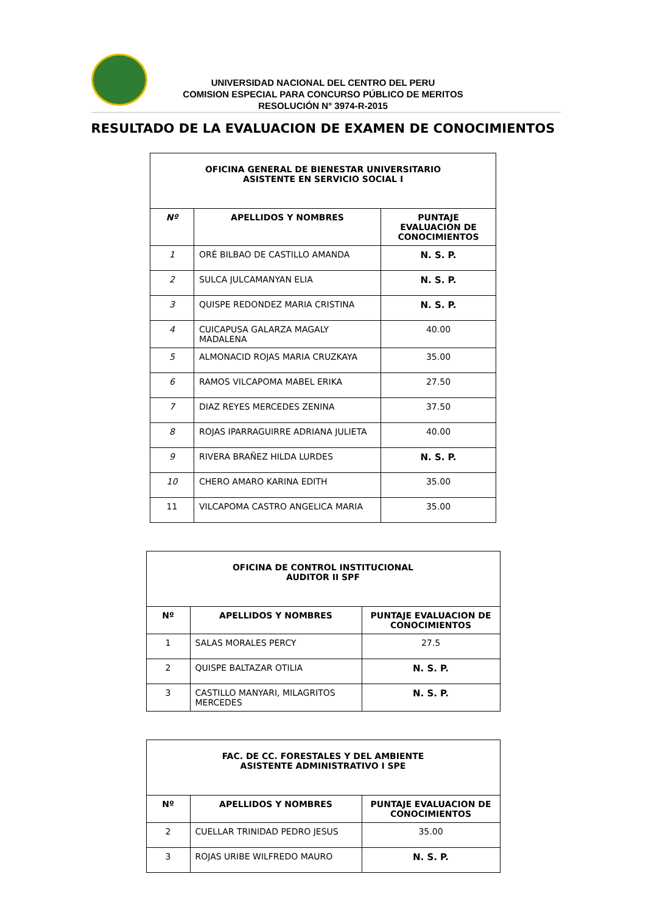UNIVERSIDAD NACIONAL DEL CENTRO DEL PERU
COMISION ESPECIAL PARA CONCURSO PÚBLICO DE MERITOS
RESOLUCIÓN N° 3974-R-2015
RESULTADO DE LA EVALUACION DE EXAMEN DE CONOCIMIENTOS
| OFICINA GENERAL DE BIENESTAR UNIVERSITARIO ASISTENTE EN SERVICIO SOCIAL I | | |
| --- | --- | --- |
| Nº | APELLIDOS Y NOMBRES | PUNTAJE EVALUACION DE CONOCIMIENTOS |
| 1 | ORÉ BILBAO DE CASTILLO AMANDA | N. S. P. |
| 2 | SULCA JULCAMANYAN ELIA | N. S. P. |
| 3 | QUISPE REDONDEZ MARIA CRISTINA | N. S. P. |
| 4 | CUICAPUSA GALARZA MAGALY MADALENA | 40.00 |
| 5 | ALMONACID ROJAS MARIA CRUZKAYA | 35.00 |
| 6 | RAMOS VILCAPOMA MABEL ERIKA | 27.50 |
| 7 | DIAZ REYES MERCEDES ZENINA | 37.50 |
| 8 | ROJAS IPARRAGUIRRE ADRIANA JULIETA | 40.00 |
| 9 | RIVERA BRAÑEZ HILDA LURDES | N. S. P. |
| 10 | CHERO AMARO KARINA EDITH | 35.00 |
| 11 | VILCAPOMA CASTRO ANGELICA MARIA | 35.00 |
| OFICINA DE CONTROL INSTITUCIONAL AUDITOR II SPF | | |
| --- | --- | --- |
| Nº | APELLIDOS Y NOMBRES | PUNTAJE EVALUACION DE CONOCIMIENTOS |
| 1 | SALAS MORALES PERCY | 27.5 |
| 2 | QUISPE BALTAZAR OTILIA | N. S. P. |
| 3 | CASTILLO MANYARI, MILAGRITOS MERCEDES | N. S. P. |
| FAC. DE CC. FORESTALES Y DEL AMBIENTE ASISTENTE ADMINISTRATIVO I SPE | | |
| --- | --- | --- |
| Nº | APELLIDOS Y NOMBRES | PUNTAJE EVALUACION DE CONOCIMIENTOS |
| 2 | CUELLAR TRINIDAD PEDRO JESUS | 35.00 |
| 3 | ROJAS URIBE WILFREDO MAURO | N. S. P. |